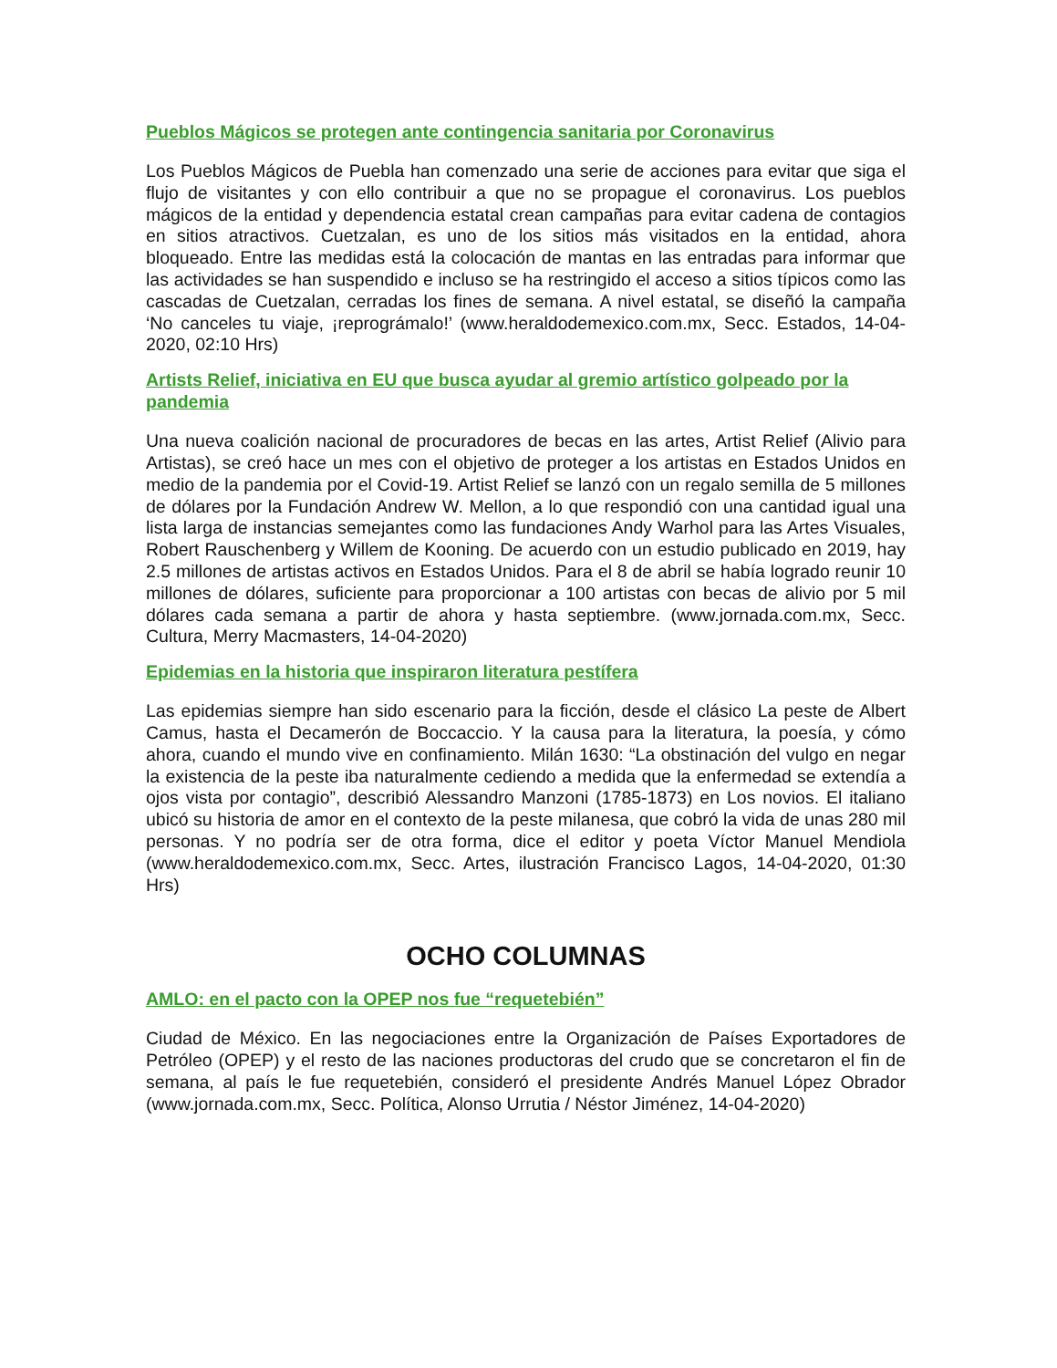Pueblos Mágicos se protegen ante contingencia sanitaria por Coronavirus
Los Pueblos Mágicos de Puebla han comenzado una serie de acciones para evitar que siga el flujo de visitantes y con ello contribuir a que no se propague el coronavirus. Los pueblos mágicos de la entidad y dependencia estatal crean campañas para evitar cadena de contagios en sitios atractivos. Cuetzalan, es uno de los sitios más visitados en la entidad, ahora bloqueado. Entre las medidas está la colocación de mantas en las entradas para informar que las actividades se han suspendido e incluso se ha restringido el acceso a sitios típicos como las cascadas de Cuetzalan, cerradas los fines de semana. A nivel estatal, se diseñó la campaña ‘No canceles tu viaje, ¡reprográmalo!’ (www.heraldodemexico.com.mx, Secc. Estados, 14-04-2020, 02:10 Hrs)
Artists Relief, iniciativa en EU que busca ayudar al gremio artístico golpeado por la pandemia
Una nueva coalición nacional de procuradores de becas en las artes, Artist Relief (Alivio para Artistas), se creó hace un mes con el objetivo de proteger a los artistas en Estados Unidos en medio de la pandemia por el Covid-19. Artist Relief se lanzó con un regalo semilla de 5 millones de dólares por la Fundación Andrew W. Mellon, a lo que respondió con una cantidad igual una lista larga de instancias semejantes como las fundaciones Andy Warhol para las Artes Visuales, Robert Rauschenberg y Willem de Kooning. De acuerdo con un estudio publicado en 2019, hay 2.5 millones de artistas activos en Estados Unidos. Para el 8 de abril se había logrado reunir 10 millones de dólares, suficiente para proporcionar a 100 artistas con becas de alivio por 5 mil dólares cada semana a partir de ahora y hasta septiembre. (www.jornada.com.mx, Secc. Cultura, Merry Macmasters, 14-04-2020)
Epidemias en la historia que inspiraron literatura pestífera
Las epidemias siempre han sido escenario para la ficción, desde el clásico La peste de Albert Camus, hasta el Decamerón de Boccaccio. Y la causa para la literatura, la poesía, y cómo ahora, cuando el mundo vive en confinamiento. Milán 1630: “La obstinación del vulgo en negar la existencia de la peste iba naturalmente cediendo a medida que la enfermedad se extendía a ojos vista por contagio”, describió Alessandro Manzoni (1785-1873) en Los novios. El italiano ubicó su historia de amor en el contexto de la peste milanesa, que cobró la vida de unas 280 mil personas. Y no podría ser de otra forma, dice el editor y poeta Víctor Manuel Mendiola (www.heraldodemexico.com.mx, Secc. Artes, ilustración Francisco Lagos, 14-04-2020, 01:30 Hrs)
OCHO COLUMNAS
AMLO: en el pacto con la OPEP nos fue “requetebién”
Ciudad de México. En las negociaciones entre la Organización de Países Exportadores de Petróleo (OPEP) y el resto de las naciones productoras del crudo que se concretaron el fin de semana, al país le fue requetebién, consideró el presidente Andrés Manuel López Obrador (www.jornada.com.mx, Secc. Política, Alonso Urrutia / Néstor Jiménez, 14-04-2020)